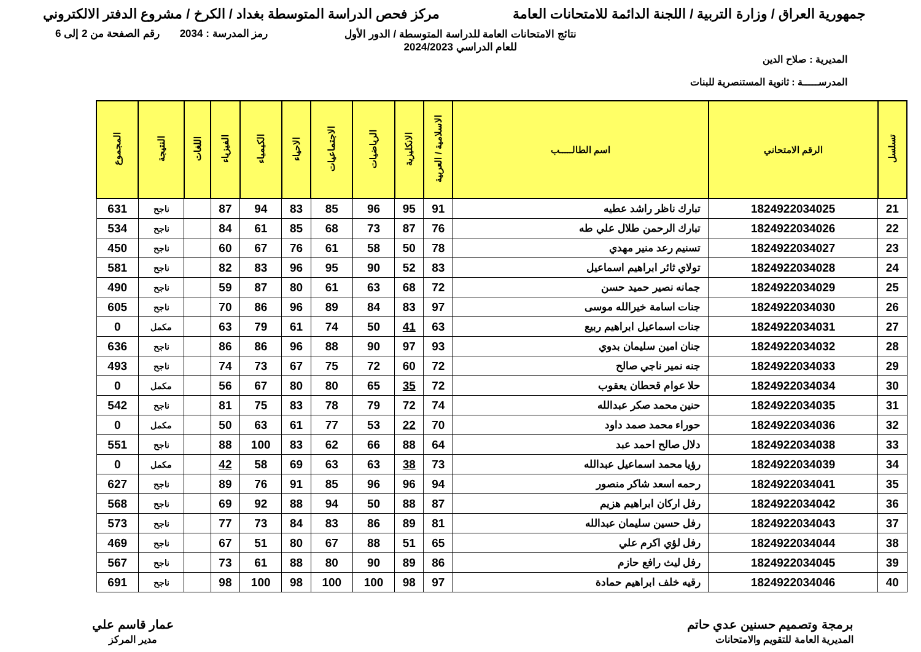جمهورية العراق / وزارة التربية / اللجنة الدائمة للامتحانات العامة
مركز فحص الدراسة المتوسطة بغداد / الكرخ / مشروع الدفتر الالكتروني
رمز المدرسة : 2034 رقم الصفحة من 2 إلى 6
نتائج الامتحانات العامة للدراسة المتوسطة / الدور الأول
للعام الدراسي 2024/2023
المديرية : صلاح الدين
المدرســـــة : ثانوية المستنصرية للبنات
| تسلسل | الرقم الامتحاني | اسم الطالـــــب | الاسلامية / العربية | الانكليزية | الرياضيات | الاجتماعيات | الاحياء | الكيمياء | الفيزياء | اللغات | النتيجة | المجموع |
| --- | --- | --- | --- | --- | --- | --- | --- | --- | --- | --- | --- | --- |
| 21 | 1824922034025 | تبارك ناظر راشد عطيه | 91 | 95 | 96 | 85 | 83 | 94 | 87 | | ناجح | 631 |
| 22 | 1824922034026 | تبارك الرحمن طلال علي طه | 76 | 87 | 73 | 68 | 85 | 61 | 84 | | ناجح | 534 |
| 23 | 1824922034027 | تسنيم رعد منير مهدي | 78 | 50 | 58 | 61 | 76 | 67 | 60 | | ناجح | 450 |
| 24 | 1824922034028 | تولاي ثائر ابراهيم اسماعيل | 83 | 52 | 90 | 95 | 96 | 83 | 82 | | ناجح | 581 |
| 25 | 1824922034029 | جمانه نصير حميد حسن | 72 | 68 | 63 | 61 | 80 | 87 | 59 | | ناجح | 490 |
| 26 | 1824922034030 | جنات اسامة خيرالله موسى | 97 | 83 | 84 | 89 | 96 | 86 | 70 | | ناجح | 605 |
| 27 | 1824922034031 | جنات اسماعيل ابراهيم ربيع | 63 | 41 | 50 | 74 | 61 | 79 | 63 | | مكمل | 0 |
| 28 | 1824922034032 | جنان امين سليمان بدوي | 93 | 97 | 90 | 88 | 96 | 86 | 86 | | ناجح | 636 |
| 29 | 1824922034033 | جنه نمير ناجي صالح | 72 | 60 | 72 | 75 | 67 | 73 | 74 | | ناجح | 493 |
| 30 | 1824922034034 | حلا عوام قحطان يعقوب | 72 | 35 | 65 | 80 | 80 | 67 | 56 | | مكمل | 0 |
| 31 | 1824922034035 | حنين محمد صكر عبدالله | 74 | 72 | 79 | 78 | 83 | 75 | 81 | | ناجح | 542 |
| 32 | 1824922034036 | حوراء محمد صمد داود | 70 | 22 | 53 | 77 | 61 | 63 | 50 | | مكمل | 0 |
| 33 | 1824922034038 | دلال صالح احمد عبد | 64 | 88 | 66 | 62 | 83 | 100 | 88 | | ناجح | 551 |
| 34 | 1824922034039 | رؤيا محمد اسماعيل عبدالله | 73 | 38 | 63 | 63 | 69 | 58 | 42 | | مكمل | 0 |
| 35 | 1824922034041 | رحمه اسعد شاكر منصور | 94 | 96 | 96 | 85 | 91 | 76 | 89 | | ناجح | 627 |
| 36 | 1824922034042 | رفل اركان ابراهيم هزيم | 87 | 88 | 50 | 94 | 88 | 92 | 69 | | ناجح | 568 |
| 37 | 1824922034043 | رفل حسين سليمان عبدالله | 81 | 89 | 86 | 83 | 84 | 73 | 77 | | ناجح | 573 |
| 38 | 1824922034044 | رفل لؤي اكرم علي | 65 | 51 | 88 | 67 | 80 | 51 | 67 | | ناجح | 469 |
| 39 | 1824922034045 | رفل ليث رافع حازم | 86 | 89 | 90 | 80 | 88 | 61 | 73 | | ناجح | 567 |
| 40 | 1824922034046 | رقيه خلف ابراهيم حمادة | 97 | 98 | 100 | 100 | 98 | 100 | 98 | | ناجح | 691 |
برمجة وتصميم حسنين عدي حاتم
المديرية العامة للتقويم والامتحانات
عمار قاسم علي
مدير المركز